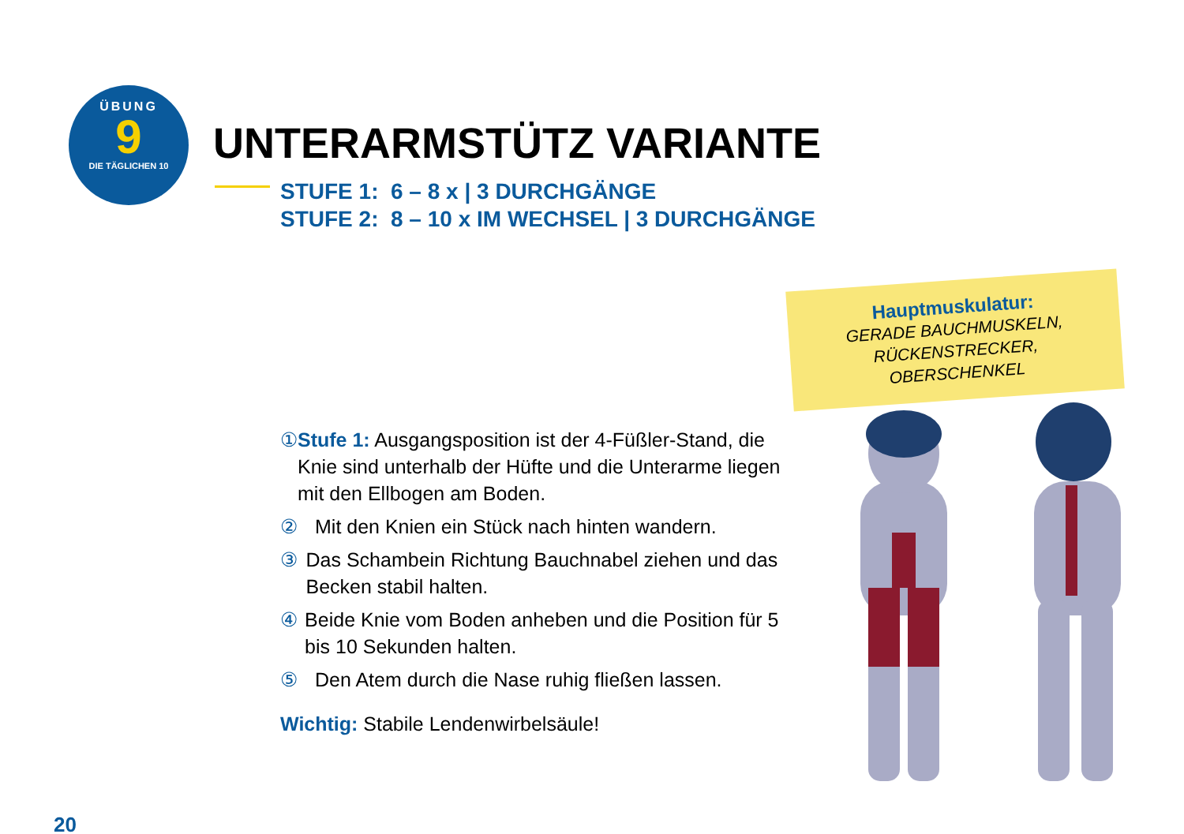ÜBUNG
9
DIE TÄGLICHEN 10
UNTERARMSTÜTZ VARIANTE
STUFE 1: 6 – 8 x | 3 DURCHGÄNGE
STUFE 2: 8 – 10 x IM WECHSEL | 3 DURCHGÄNGE
Hauptmuskulatur:
GERADE BAUCHMUSKELN,
RÜCKENSTRECKER,
OBERSCHENKEL
① Stufe 1: Ausgangsposition ist der 4-Füßler-Stand, die Knie sind unterhalb der Hüfte und die Unterarme liegen mit den Ellbogen am Boden.
② Mit den Knien ein Stück nach hinten wandern.
③ Das Schambein Richtung Bauchnabel ziehen und das Becken stabil halten.
④ Beide Knie vom Boden anheben und die Position für 5 bis 10 Sekunden halten.
⑤ Den Atem durch die Nase ruhig fließen lassen.
Wichtig: Stabile Lendenwirbelsäule!
20